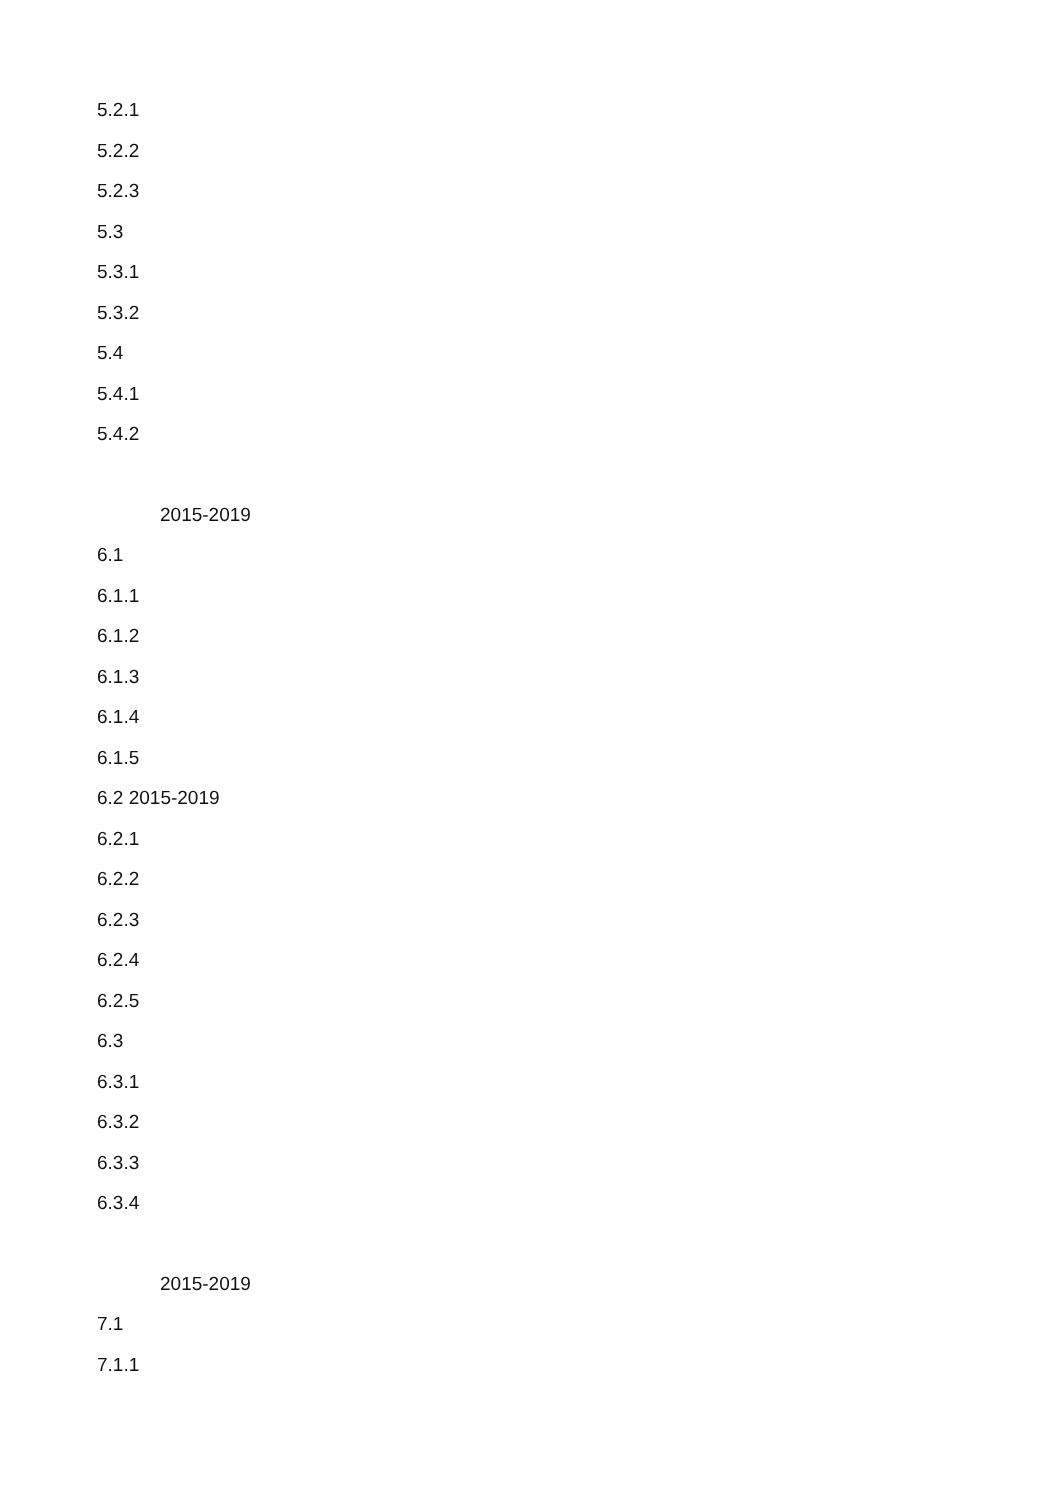5.2.1
5.2.2
5.2.3
5.3
5.3.1
5.3.2
5.4
5.4.1
5.4.2
2015-2019
6.1
6.1.1
6.1.2
6.1.3
6.1.4
6.1.5
6.2 2015-2019
6.2.1
6.2.2
6.2.3
6.2.4
6.2.5
6.3
6.3.1
6.3.2
6.3.3
6.3.4
2015-2019
7.1
7.1.1